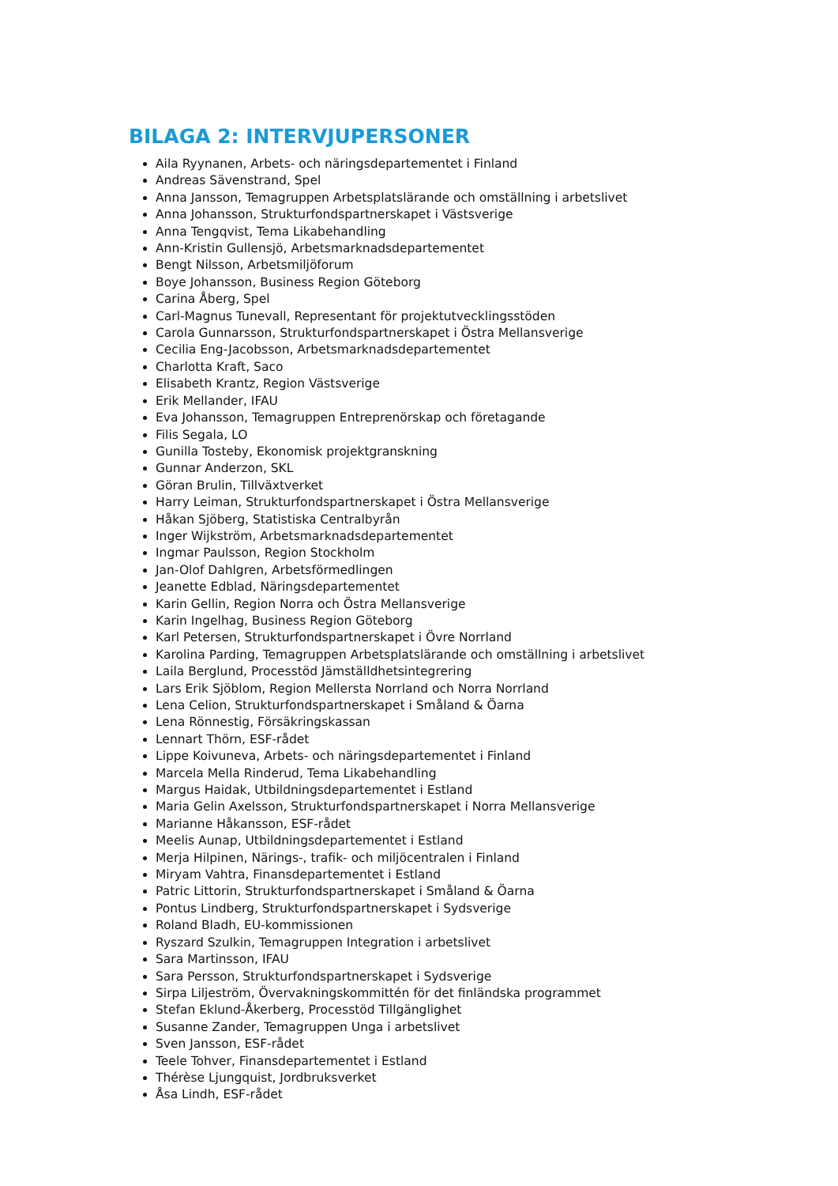BILAGA 2: INTERVJUPERSONER
Aila Ryynanen, Arbets- och näringsdepartementet i Finland
Andreas Sävenstrand, Spel
Anna Jansson, Temagruppen Arbetsplatslärande och omställning i arbetslivet
Anna Johansson, Strukturfondspartnerskapet i Västsverige
Anna Tengqvist, Tema Likabehandling
Ann-Kristin Gullensjö, Arbetsmarknadsdepartementet
Bengt Nilsson, Arbetsmiljöforum
Boye Johansson, Business Region Göteborg
Carina Åberg, Spel
Carl-Magnus Tunevall, Representant för projektutvecklingsstöden
Carola Gunnarsson, Strukturfondspartnerskapet i Östra Mellansverige
Cecilia Eng-Jacobsson, Arbetsmarknadsdepartementet
Charlotta Kraft, Saco
Elisabeth Krantz, Region Västsverige
Erik Mellander, IFAU
Eva Johansson, Temagruppen Entreprenörskap och företagande
Filis Segala, LO
Gunilla Tosteby, Ekonomisk projektgranskning
Gunnar Anderzon, SKL
Göran Brulin, Tillväxtverket
Harry Leiman, Strukturfondspartnerskapet i Östra Mellansverige
Håkan Sjöberg, Statistiska Centralbyrån
Inger Wijkström, Arbetsmarknadsdepartementet
Ingmar Paulsson, Region Stockholm
Jan-Olof Dahlgren, Arbetsförmedlingen
Jeanette Edblad, Näringsdepartementet
Karin Gellin, Region Norra och Östra Mellansverige
Karin Ingelhag, Business Region Göteborg
Karl Petersen, Strukturfondspartnerskapet i Övre Norrland
Karolina Parding, Temagruppen Arbetsplatslärande och omställning i arbetslivet
Laila Berglund, Processtöd Jämställdhetsintegrering
Lars Erik Sjöblom, Region Mellersta Norrland och Norra Norrland
Lena Celion, Strukturfondspartnerskapet i Småland & Öarna
Lena Rönnestig, Försäkringskassan
Lennart Thörn, ESF-rådet
Lippe Koivuneva, Arbets- och näringsdepartementet i Finland
Marcela Mella Rinderud, Tema Likabehandling
Margus Haidak, Utbildningsdepartementet i Estland
Maria Gelin Axelsson, Strukturfondspartnerskapet i Norra Mellansverige
Marianne Håkansson, ESF-rådet
Meelis Aunap, Utbildningsdepartementet i Estland
Merja Hilpinen, Närings-, trafik- och miljöcentralen i Finland
Miryam Vahtra, Finansdepartementet i Estland
Patric Littorin, Strukturfondspartnerskapet i Småland & Öarna
Pontus Lindberg, Strukturfondspartnerskapet i Sydsverige
Roland Bladh, EU-kommissionen
Ryszard Szulkin, Temagruppen Integration i arbetslivet
Sara Martinsson, IFAU
Sara Persson, Strukturfondspartnerskapet i Sydsverige
Sirpa Liljeström, Övervakningskommittén för det finländska programmet
Stefan Eklund-Åkerberg, Processtöd Tillgänglighet
Susanne Zander, Temagruppen Unga i arbetslivet
Sven Jansson, ESF-rådet
Teele Tohver, Finansdepartementet i Estland
Thérèse Ljungquist, Jordbruksverket
Åsa Lindh, ESF-rådet